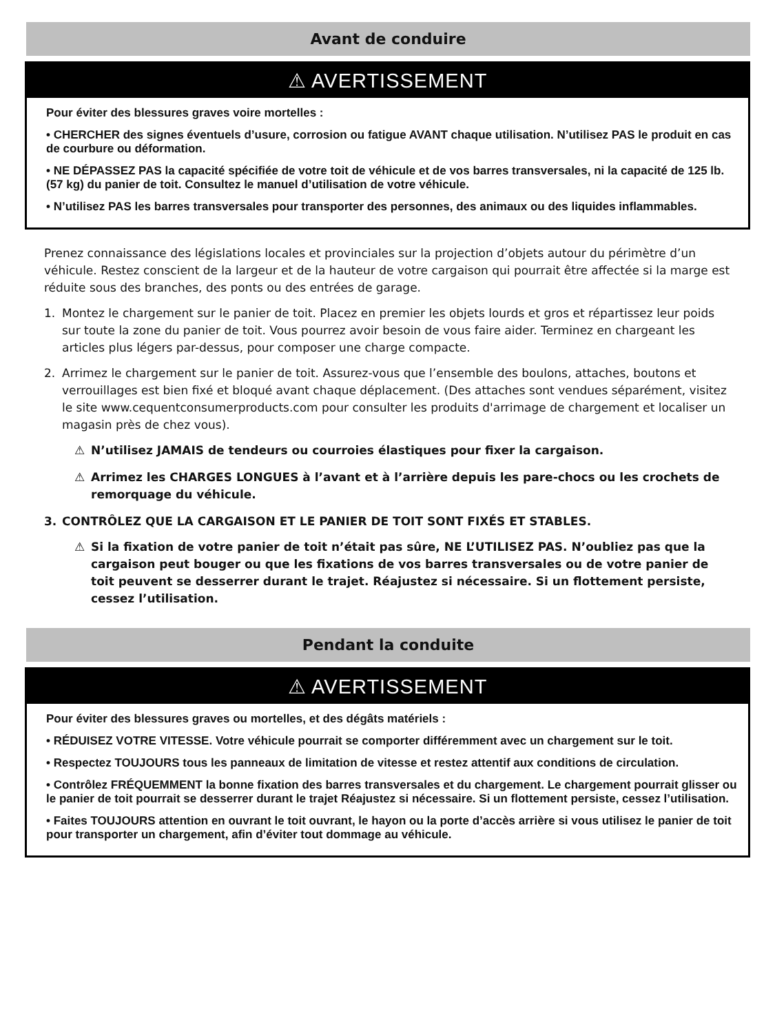Avant de conduire
⚠ AVERTISSEMENT
Pour éviter des blessures graves voire mortelles :
• CHERCHER des signes éventuels d’usure, corrosion ou fatigue AVANT chaque utilisation. N’utilisez PAS le produit en cas de courbure ou déformation.
• NE DÉPASSEZ PAS la capacité spécifiée de votre toit de véhicule et de vos barres transversales, ni la capacité de 125 lb. (57 kg) du panier de toit. Consultez le manuel d’utilisation de votre véhicule.
• N’utilisez PAS les barres transversales pour transporter des personnes, des animaux ou des liquides inflammables.
Prenez connaissance des législations locales et provinciales sur la projection d’objets autour du périmètre d’un véhicule. Restez conscient de la largeur et de la hauteur de votre cargaison qui pourrait être affectée si la marge est réduite sous des branches, des ponts ou des entrées de garage.
1. Montez le chargement sur le panier de toit. Placez en premier les objets lourds et gros et répartissez leur poids sur toute la zone du panier de toit. Vous pourrez avoir besoin de vous faire aider. Terminez en chargeant les articles plus légers par-dessus, pour composer une charge compacte.
2. Arrimez le chargement sur le panier de toit. Assurez-vous que l’ensemble des boulons, attaches, boutons et verrouillages est bien fixé et bloqué avant chaque déplacement. (Des attaches sont vendues séparément, visitez le site www.cequentconsumerproducts.com pour consulter les produits d'arrimage de chargement et localiser un magasin près de chez vous).
⚠ N’utilisez JAMAIS de tendeurs ou courroies élastiques pour fixer la cargaison.
⚠ Arrimez les CHARGES LONGUES à l’avant et à l’arrière depuis les pare-chocs ou les crochets de remorquage du véhicule.
3. CONTRÔLEZ QUE LA CARGAISON ET LE PANIER DE TOIT SONT FIXÉS ET STABLES.
⚠ Si la fixation de votre panier de toit n’était pas sûre, NE L’UTILISEZ PAS. N’oubliez pas que la cargaison peut bouger ou que les fixations de vos barres transversales ou de votre panier de toit peuvent se desserrer durant le trajet. Réajustez si nécessaire. Si un flottement persiste, cessez l’utilisation.
Pendant la conduite
⚠ AVERTISSEMENT
Pour éviter des blessures graves ou mortelles, et des dégâts matériels :
• RÉDUISEZ VOTRE VITESSE. Votre véhicule pourrait se comporter différemment avec un chargement sur le toit.
• Respectez TOUJOURS tous les panneaux de limitation de vitesse et restez attentif aux conditions de circulation.
• Contrôlez FRÉQUEMMENT la bonne fixation des barres transversales et du chargement. Le chargement pourrait glisser ou le panier de toit pourrait se desserrer durant le trajet Réajustez si nécessaire. Si un flottement persiste, cessez l’utilisation.
• Faites TOUJOURS attention en ouvrant le toit ouvrant, le hayon ou la porte d’accès arrière si vous utilisez le panier de toit pour transporter un chargement, afin d’éviter tout dommage au véhicule.